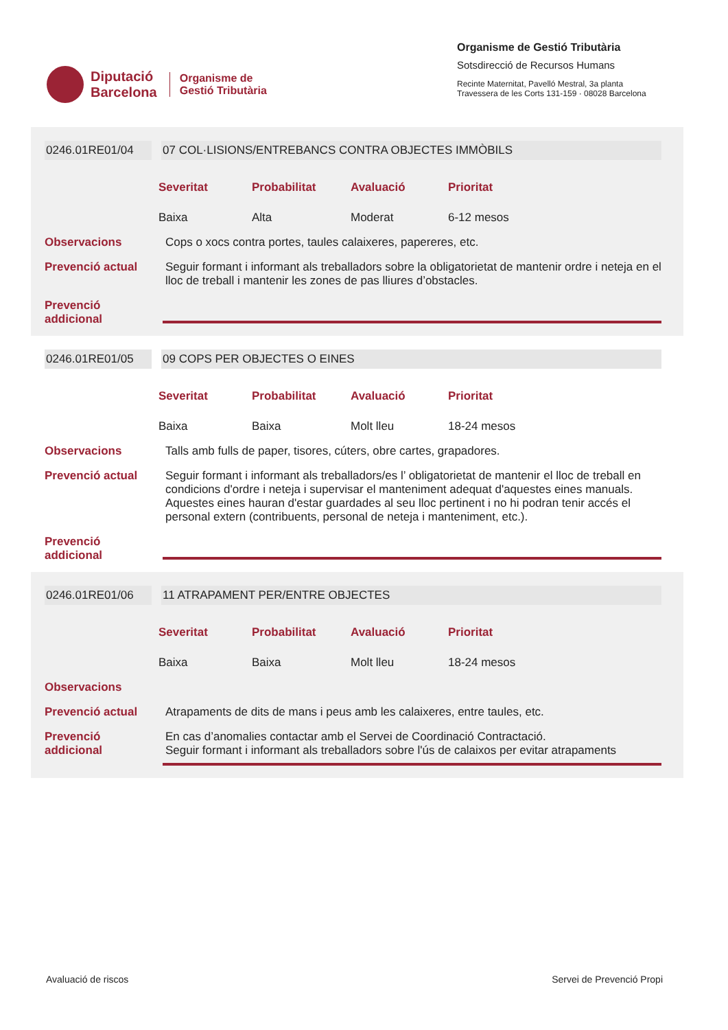Diputació
Barcelona
Organisme de
Gestió Tributària
Organisme de Gestió Tributària
Sotsdirecció de Recursos Humans
Recinte Maternitat, Pavelló Mestral, 3a planta
Travessera de les Corts 131-159 · 08028 Barcelona
0246.01RE01/04 07 COL·LISIONS/ENTREBANCS CONTRA OBJECTES IMMÒBILS
Severitat
Probabilitat
Avaluació
Prioritat
Baixa
Alta
Moderat
6-12 mesos
Observacions Cops o xocs contra portes, taules calaixeres, papereres, etc.
Prevenció actual
Seguir formant i informant als treballadors sobre la obligatorietat de mantenir ordre i neteja en el lloc de treball i mantenir les zones de pas lliures d’obstacles.
Prevenció addicional
0246.01RE01/05 09 COPS PER OBJECTES O EINES
Severitat
Probabilitat
Avaluació
Prioritat
Baixa
Baixa
Molt lleu
18-24 mesos
Observacions Talls amb fulls de paper, tisores, cúters, obre cartes, grapadores.
Prevenció actual
Seguir formant i informant als treballadors/es l’ obligatorietat de mantenir el lloc de treball en condicions d'ordre i neteja i supervisar el manteniment adequat d'aquestes eines manuals. Aquestes eines hauran d'estar guardades al seu lloc pertinent i no hi podran tenir accés el personal extern (contribuents, personal de neteja i manteniment, etc.).
Prevenció addicional
0246.01RE01/06 11 ATRAPAMENT PER/ENTRE OBJECTES
Severitat
Probabilitat
Avaluació
Prioritat
Baixa
Baixa
Molt lleu
18-24 mesos
Observacions
Prevenció actual
Atrapaments de dits de mans i peus amb les calaixeres, entre taules, etc.
Prevenció addicional
En cas d’anomalies contactar amb el Servei de Coordinació Contractació.
Seguir formant i informant als treballadors sobre l'ús de calaixos per evitar atrapaments
Avaluació de riscos Servei de Prevenció Propi